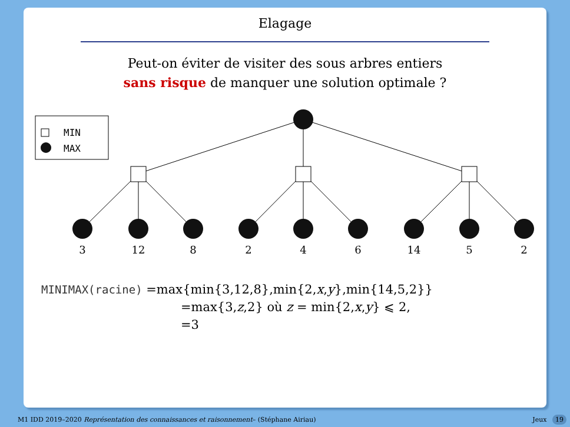Elagage
Peut-on éviter de visiter des sous arbres entiers
sans risque de manquer une solution optimale ?
MIN
MAX
3
12
8
2
4
6
14
5
2
MINIMAX(racine) =max{min{3,12,8},min{2,x,y},min{14,5,2}}
=max{3,z,2} où z = min{2,x,y} ⩽ 2,
=3
M1 IDD 2019–2020 Représentation des connaissances et raisonnement– (Stéphane Airiau)
Jeux 19